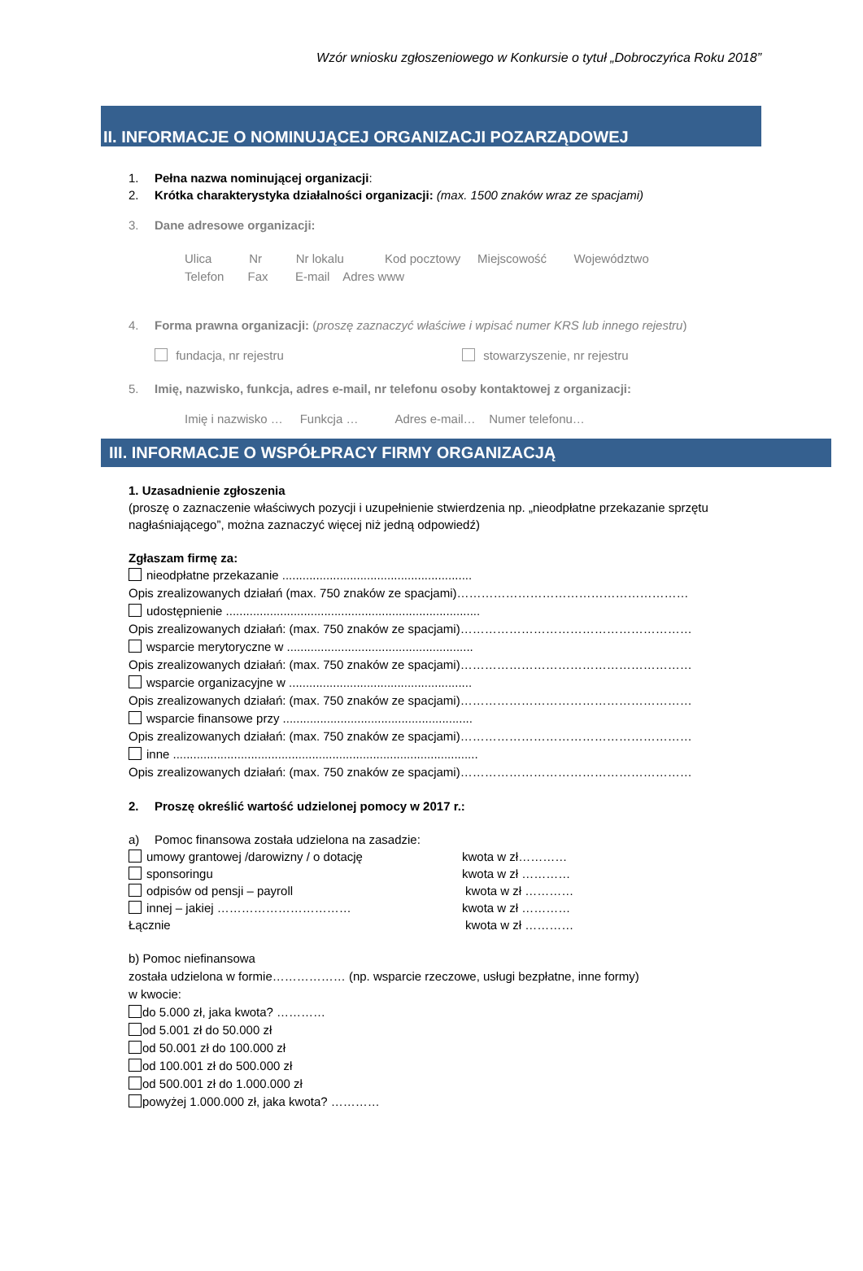Wzór wniosku zgłoszeniowego w Konkursie o tytuł „Dobroczyńca Roku 2018”
II. INFORMACJE O NOMINUJĄCEJ ORGANIZACJI POZARZĄDOWEJ
1. Pełna nazwa nominującej organizacji:
2. Krótka charakterystyka działalności organizacji: (max. 1500 znaków wraz ze spacjami)
3. Dane adresowe organizacji:
Ulica Nr Nr lokalu Kod pocztowy Miejscowość Województwo
Telefon Fax E-mail Adres www
4. Forma prawna organizacji: (proszę zaznaczyć właściwe i wpisać numer KRS lub innego rejestru)
fundacja, nr rejestru stowarzyszenie, nr rejestru
5. Imię, nazwisko, funkcja, adres e-mail, nr telefonu osoby kontaktowej z organizacji:
Imię i nazwisko … Funkcja … Adres e-mail… Numer telefonu…
III. INFORMACJE O WSPÓŁPRACY FIRMY ORGANIZACJĄ
1. Uzasadnienie zgłoszenia
(proszę o zaznaczenie właściwych pozycji i uzupełnienie stwierdzenia np. „nieodpłatne przekazanie sprzętu nagłaśniającego”, można zaznaczyć więcej niż jedną odpowiedź)
Zgłaszam firmę za:
nieodpłatne przekazanie ........................................................
Opis zrealizowanych działań (max. 750 znaków ze spacjami)…………………………………………………
udostępnienie ...........................................................................
Opis zrealizowanych działań: (max. 750 znaków ze spacjami)…………………………………………………
wsparcie merytoryczne w .......................................................
Opis zrealizowanych działań: (max. 750 znaków ze spacjami)…………………………………………………
wsparcie organizacyjne w ......................................................
Opis zrealizowanych działań: (max. 750 znaków ze spacjami)…………………………………………………
wsparcie finansowe przy ........................................................
Opis zrealizowanych działań: (max. 750 znaków ze spacjami)…………………………………………………
inne ..........................................................................................
Opis zrealizowanych działań: (max. 750 znaków ze spacjami)…………………………………………………
2. Proszę określić wartość udzielonej pomocy w 2017 r.:
a) Pomoc finansowa została udzielona na zasadzie:
umowy grantowej /darowizny / o dotację kwota w zł…………
sponsoringu kwota w zł …………
odpisów od pensji – payroll kwota w zł …………
innej – jakiej …………………………… kwota w zł …………
Łącznie kwota w zł …………
b) Pomoc niefinansowa
została udzielona w formie……………… (np. wsparcie rzeczowe, usługi bezpłatne, inne formy)
w kwocie:
do 5.000 zł, jaka kwota? …………
od 5.001 zł do 50.000 zł
od 50.001 zł do 100.000 zł
od 100.001 zł do 500.000 zł
od 500.001 zł do 1.000.000 zł
powyżej 1.000.000 zł, jaka kwota? …………